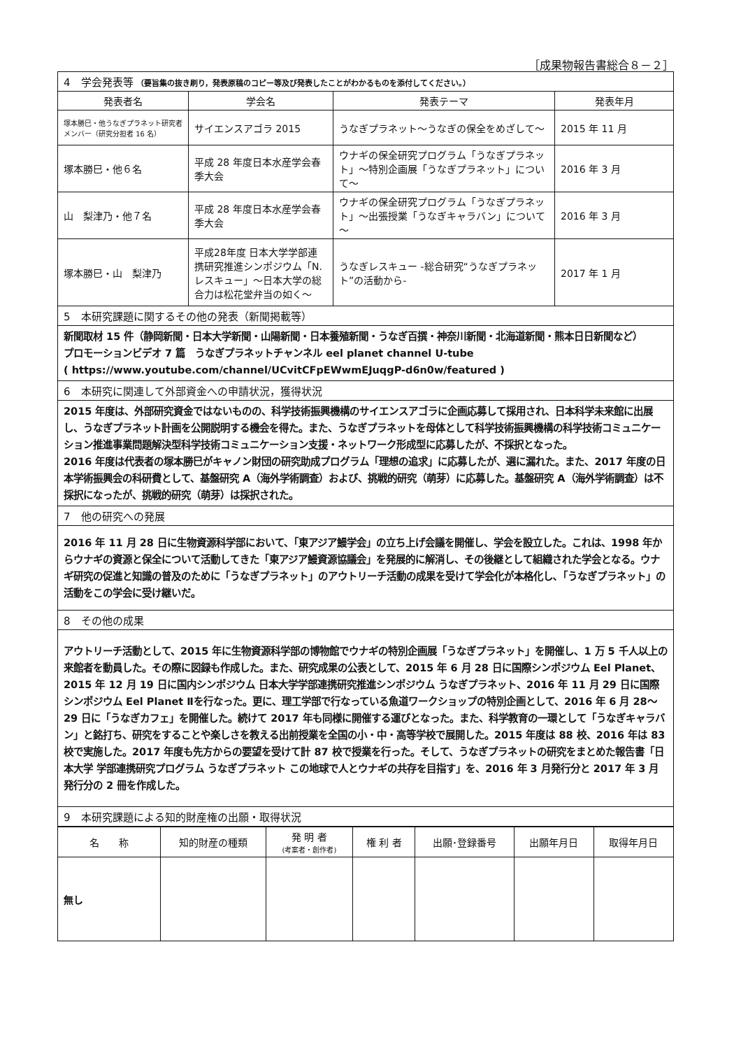［成果物報告書総合８－２］
| 4 学会発表等 （要旨集の抜き刷り，発表原稿のコピー等及び発表したことがわかるものを添付してください。） | | | |
| 発表者名 | 学会名 | 発表テーマ | 発表年月 |
| 塚本勝巳・他うなぎプラネット研究者メンバー（研究分担者 16 名） | サイエンスアゴラ 2015 | うなぎプラネット～うなぎの保全をめざして～ | 2015 年 11 月 |
| 塚本勝巳・他６名 | 平成 28 年度日本水産学会春季大会 | ウナギの保全研究プログラム「うなぎプラネット」～特別企画展「うなぎプラネット」について～ | 2016 年 3 月 |
| 山 梨津乃・他７名 | 平成 28 年度日本水産学会春季大会 | ウナギの保全研究プログラム「うなぎプラネット」～出張授業「うなぎキャラバン」について～ | 2016 年 3 月 |
| 塚本勝巳・山 梨津乃 | 平成28年度 日本大学学部連携研究推進シンポジウム「N. レスキュー」～日本大学の総合力は松花堂弁当の如く～ | うなぎレスキュー -総合研究“うなぎプラネット”の活動から- | 2017 年 1 月 |
| 5 本研究課題に関するその他の発表（新聞掲載等） | | | |
| 新聞取材 15 件（静岡新聞・日本大学新聞・山陽新聞・日本養殖新聞・うなぎ百撰・神奈川新聞・北海道新聞・熊本日日新聞など） プロモーションビデオ 7 篇 うなぎプラネットチャンネル eel planet channel U-tube ( https://www.youtube.com/channel/UCvitCFpEWwmEJuqgP-d6n0w/featured ) | | | |
| 6 本研究に関連して外部資金への申請状況，獲得状況 | | | |
| 2015 年度は、外部研究資金ではないものの、科学技術振興機構のサイエンスアゴラに企画応募して採用され、日本科学未来館に出展し、うなぎプラネット計画を公開説明する機会を得た。また、うなぎプラネットを母体として科学技術振興機構の科学技術コミュニケーション推進事業問題解決型科学技術コミュニケーション支援・ネットワーク形成型に応募したが、不採択となった。 2016 年度は代表者の塚本勝巳がキャノン財団の研究助成プログラム「理想の追求」に応募したが、選に漏れた。また、2017 年度の日本学術振興会の科研費として、基盤研究 A（海外学術調査）および、挑戦的研究（萌芽）に応募した。基盤研究 A（海外学術調査）は不採択になったが、挑戦的研究（萌芽）は採択された。 | | | |
| 7 他の研究への発展 | | | |
| 2016 年 11 月 28 日に生物資源科学部において、「東アジア鰻学会」の立ち上げ会議を開催し、学会を設立した。これは、1998 年からウナギの資源と保全について活動してきた「東アジア鰻資源協議会」を発展的に解消し、その後継として組織された学会となる。ウナギ研究の促進と知識の普及のために「うなぎプラネット」のアウトリーチ活動の成果を受けて学会化が本格化し､「うなぎプラネット」の活動をこの学会に受け継いだ。 | | | |
| 8 その他の成果 | | | |
| アウトリーチ活動として、2015 年に生物資源科学部の博物館でウナギの特別企画展「うなぎプラネット」を開催し、1 万 5 千人以上の来館者を動員した。その際に図録も作成した。また、研究成果の公表として、2015 年 6 月 28 日に国際シンポジウム Eel Planet、2015 年 12 月 19 日に国内シンポジウム 日本大学学部連携研究推進シンポジウム うなぎプラネット、2016 年 11 月 29 日に国際シンポジウム Eel Planet Ⅱを行なった。更に、理工学部で行なっている魚道ワークショップの特別企画として、2016 年 6 月 28～29 日に「うなぎカフェ」を開催した。続けて 2017 年も同様に開催する運びとなった。また、科学教育の一環として「うなぎキャラバン」と銘打ち、研究をすることや楽しさを教える出前授業を全国の小・中・高等学校で展開した。2015 年度は 88 校、2016 年は 83 校で実施した。2017 年度も先方からの要望を受けて計 87 校で授業を行った。そして、うなぎプラネットの研究をまとめた報告書「日本大学 学部連携研究プログラム うなぎプラネット この地球で人とウナギの共存を目指す」を、2016 年 3 月発行分と 2017 年 3 月発行分の 2 冊を作成した。 | | | |
| 9 本研究課題による知的財産権の出願・取得状況 | | | |
| 名 称 | 知的財産の種類 | 発 明 者 (考案者・創作者) | 権 利 者 | 出願･登録番号 | 出願年月日 | 取得年月日 |
| --- | --- | --- | --- | --- | --- | --- |
| 無し | | | | | | |